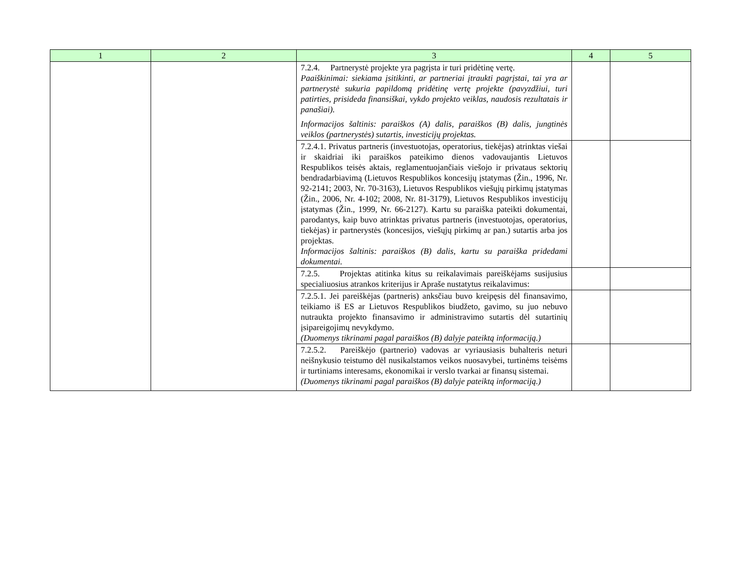| 1 | 2 | 3 | 4 | 5 |
| --- | --- | --- | --- | --- |
| | | 7.2.4. Partnerystė projekte yra pagrįsta ir turi pridėtinę vertę. Paaiškinimai: siekiama įsitikinti, ar partneriai įtraukti pagrįstai, tai yra ar partnerystė sukuria papildomą pridėtinę vertę projekte (pavyzdžiui, turi patirties, prisideda finansiškai, vykdo projekto veiklas, naudosis rezultatais ir panašiai). Informacijos šaltinis: paraiškos (A) dalis, paraiškos (B) dalis, jungtinės veiklos (partnerystės) sutartis, investicijų projektas. | | |
| | | 7.2.4.1. Privatus partneris (investuotojas, operatorius, tiekėjas) atrinktas viešai ir skaidriai iki paraiškos pateikimo dienos vadovaujantis Lietuvos Respublikos teisės aktais, reglamentuojančiais viešojo ir privataus sektorių bendradarbiavimą (Lietuvos Respublikos koncesijų įstatymas (Žin., 1996, Nr. 92-2141; 2003, Nr. 70-3163), Lietuvos Respublikos viešųjų pirkimų įstatymas (Žin., 2006, Nr. 4-102; 2008, Nr. 81-3179), Lietuvos Respublikos investicijų įstatymas (Žin., 1999, Nr. 66-2127). Kartu su paraiška pateikti dokumentai, parodantys, kaip buvo atrinktas privatus partneris (investuotojas, operatorius, tiekėjas) ir partnerystės (koncesijos, viešųjų pirkimų ar pan.) sutartis arba jos projektas. Informacijos šaltinis: paraiškos (B) dalis, kartu su paraiška pridedami dokumentai. | | |
| | | 7.2.5. Projektas atitinka kitus su reikalavimais pareiškėjams susijusius specialiuosius atrankos kriterijus ir Apraše nustatytus reikalavimus: | | |
| | | 7.2.5.1. Jei pareiškėjas (partneris) anksčiau buvo kreipęsis dėl finansavimo, teikiamo iš ES ar Lietuvos Respublikos biudžeto, gavimo, su juo nebuvo nutraukta projekto finansavimo ir administravimo sutartis dėl sutartinių įsipareigojimų nevykdymo. (Duomenys tikrinami pagal paraiškos (B) dalyje pateiktą informaciją.) | | |
| | | 7.2.5.2. Pareiškėjo (partnerio) vadovas ar vyriausiasis buhalteris neturi neišnykusio teistumo dėl nusikalstamos veikos nuosavybei, turtinėms teisėms ir turtiniams interesams, ekonomikai ir verslo tvarkai ar finansų sistemai. (Duomenys tikrinami pagal paraiškos (B) dalyje pateiktą informaciją.) | | |